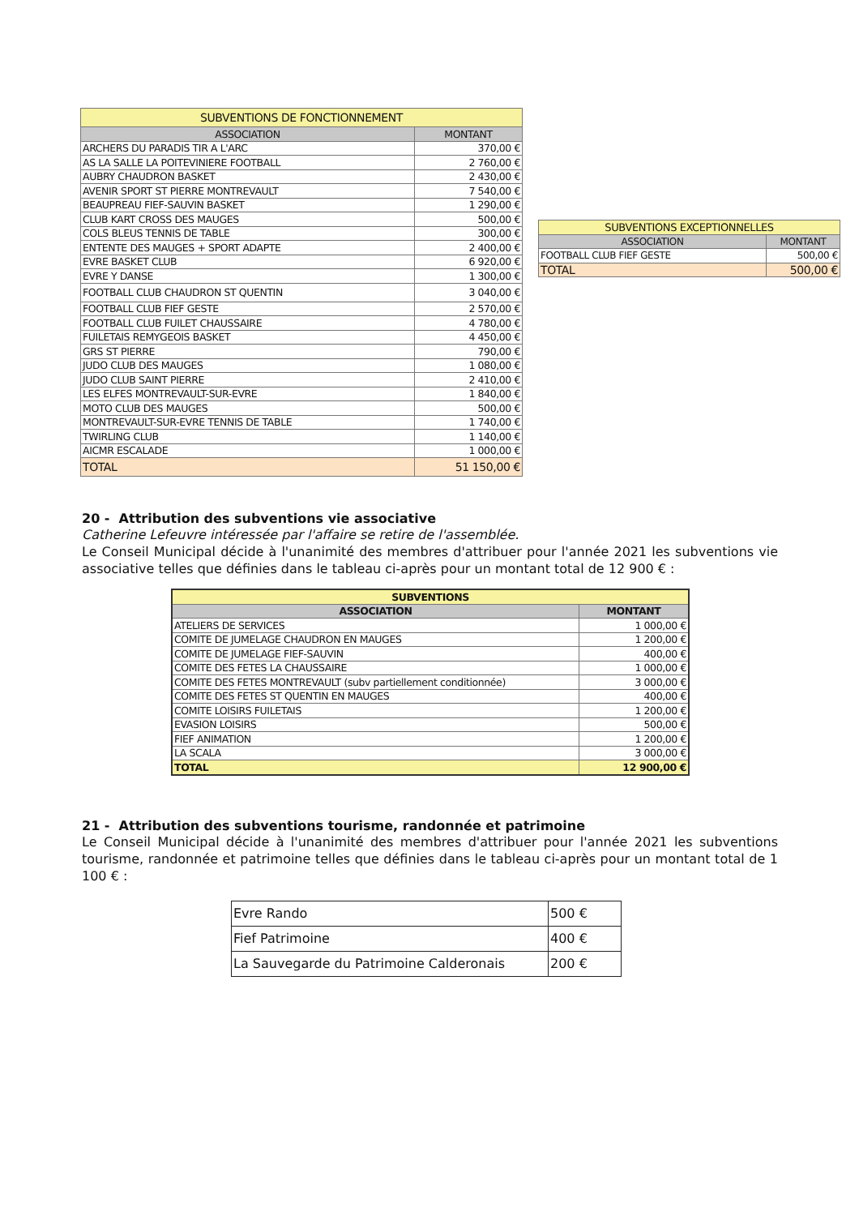| SUBVENTIONS DE FONCTIONNEMENT | |
| --- | --- |
| ASSOCIATION | MONTANT |
| ARCHERS DU PARADIS TIR A L'ARC | 370,00 € |
| AS LA SALLE LA POITEVINIERE FOOTBALL | 2 760,00 € |
| AUBRY CHAUDRON BASKET | 2 430,00 € |
| AVENIR SPORT ST PIERRE MONTREVAULT | 7 540,00 € |
| BEAUPREAU FIEF-SAUVIN BASKET | 1 290,00 € |
| CLUB KART CROSS DES MAUGES | 500,00 € |
| COLS BLEUS TENNIS DE TABLE | 300,00 € |
| ENTENTE DES MAUGES + SPORT ADAPTE | 2 400,00 € |
| EVRE BASKET CLUB | 6 920,00 € |
| EVRE Y DANSE | 1 300,00 € |
| FOOTBALL CLUB CHAUDRON ST QUENTIN | 3 040,00 € |
| FOOTBALL CLUB FIEF GESTE | 2 570,00 € |
| FOOTBALL CLUB FUILET CHAUSSAIRE | 4 780,00 € |
| FUILETAIS REMYGEOIS BASKET | 4 450,00 € |
| GRS ST PIERRE | 790,00 € |
| JUDO CLUB DES MAUGES | 1 080,00 € |
| JUDO CLUB SAINT PIERRE | 2 410,00 € |
| LES ELFES MONTREVAULT-SUR-EVRE | 1 840,00 € |
| MOTO CLUB DES MAUGES | 500,00 € |
| MONTREVAULT-SUR-EVRE TENNIS DE TABLE | 1 740,00 € |
| TWIRLING CLUB | 1 140,00 € |
| AICMR ESCALADE | 1 000,00 € |
| TOTAL | 51 150,00 € |
| SUBVENTIONS EXCEPTIONNELLES | |
| --- | --- |
| ASSOCIATION | MONTANT |
| FOOTBALL CLUB FIEF GESTE | 500,00 € |
| TOTAL | 500,00 € |
20 - Attribution des subventions vie associative
Catherine Lefeuvre intéressée par l'affaire se retire de l'assemblée.
Le Conseil Municipal décide à l'unanimité des membres d'attribuer pour l'année 2021 les subventions vie associative telles que définies dans le tableau ci-après pour un montant total de 12 900 € :
| SUBVENTIONS | |
| --- | --- |
| ASSOCIATION | MONTANT |
| ATELIERS DE SERVICES | 1 000,00 € |
| COMITE DE JUMELAGE CHAUDRON EN MAUGES | 1 200,00 € |
| COMITE DE JUMELAGE FIEF-SAUVIN | 400,00 € |
| COMITE DES FETES LA CHAUSSAIRE | 1 000,00 € |
| COMITE DES FETES MONTREVAULT (subv partiellement conditionnée) | 3 000,00 € |
| COMITE DES FETES ST QUENTIN EN MAUGES | 400,00 € |
| COMITE LOISIRS FUILETAIS | 1 200,00 € |
| EVASION LOISIRS | 500,00 € |
| FIEF ANIMATION | 1 200,00 € |
| LA SCALA | 3 000,00 € |
| TOTAL | 12 900,00 € |
21 - Attribution des subventions tourisme, randonnée et patrimoine
Le Conseil Municipal décide à l'unanimité des membres d'attribuer pour l'année 2021 les subventions tourisme, randonnée et patrimoine telles que définies dans le tableau ci-après pour un montant total de 1 100 € :
| Evre Rando | 500 € |
| Fief Patrimoine | 400 € |
| La Sauvegarde du Patrimoine Calderonais | 200 € |